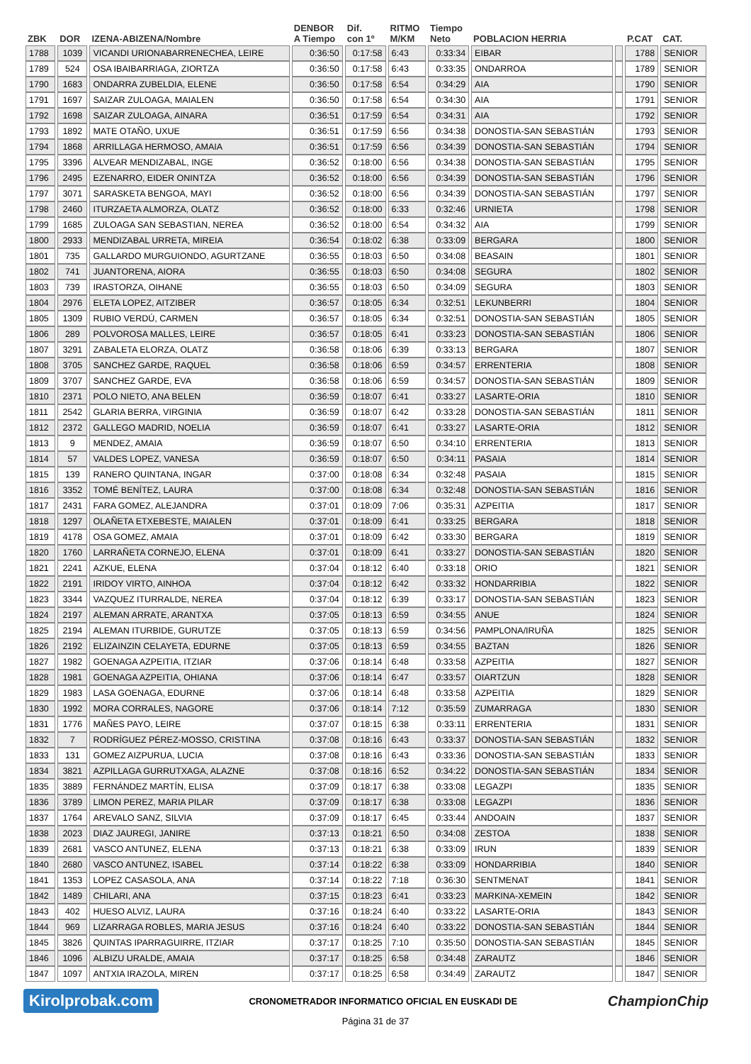| ZBK | DOR | IZENA-ABIZENA/Nombre | DENBOR A Tiempo | Dif. con 1º | RITMO M/KM | Tiempo Neto | POBLACION HERRIA | | P.CAT | CAT. |
| --- | --- | --- | --- | --- | --- | --- | --- | --- | --- | --- |
| 1788 | 1039 | VICANDI URIONABARRENECHEA, LEIRE | 0:36:50 | 0:17:58 | 6:43 | 0:33:34 | EIBAR | | 1788 | SENIOR |
| 1789 | 524 | OSA IBAIBARRIAGA, ZIORTZA | 0:36:50 | 0:17:58 | 6:43 | 0:33:35 | ONDARROA | | 1789 | SENIOR |
| 1790 | 1683 | ONDARRA ZUBELDIA, ELENE | 0:36:50 | 0:17:58 | 6:54 | 0:34:29 | AIA | | 1790 | SENIOR |
| 1791 | 1697 | SAIZAR ZULOAGA, MAIALEN | 0:36:50 | 0:17:58 | 6:54 | 0:34:30 | AIA | | 1791 | SENIOR |
| 1792 | 1698 | SAIZAR ZULOAGA, AINARA | 0:36:51 | 0:17:59 | 6:54 | 0:34:31 | AIA | | 1792 | SENIOR |
| 1793 | 1892 | MATE OTAÑO, UXUE | 0:36:51 | 0:17:59 | 6:56 | 0:34:38 | DONOSTIA-SAN SEBASTIÁN | | 1793 | SENIOR |
| 1794 | 1868 | ARRILLAGA HERMOSO, AMAIA | 0:36:51 | 0:17:59 | 6:56 | 0:34:39 | DONOSTIA-SAN SEBASTIÁN | | 1794 | SENIOR |
| 1795 | 3396 | ALVEAR MENDIZABAL, INGE | 0:36:52 | 0:18:00 | 6:56 | 0:34:38 | DONOSTIA-SAN SEBASTIÁN | | 1795 | SENIOR |
| 1796 | 2495 | EZENARRO, EIDER ONINTZA | 0:36:52 | 0:18:00 | 6:56 | 0:34:39 | DONOSTIA-SAN SEBASTIÁN | | 1796 | SENIOR |
| 1797 | 3071 | SARASKETA BENGOA, MAYI | 0:36:52 | 0:18:00 | 6:56 | 0:34:39 | DONOSTIA-SAN SEBASTIÁN | | 1797 | SENIOR |
| 1798 | 2460 | ITURZAETA ALMORZA, OLATZ | 0:36:52 | 0:18:00 | 6:33 | 0:32:46 | URNIETA | | 1798 | SENIOR |
| 1799 | 1685 | ZULOAGA SAN SEBASTIAN, NEREA | 0:36:52 | 0:18:00 | 6:54 | 0:34:32 | AIA | | 1799 | SENIOR |
| 1800 | 2933 | MENDIZABAL URRETA, MIREIA | 0:36:54 | 0:18:02 | 6:38 | 0:33:09 | BERGARA | | 1800 | SENIOR |
| 1801 | 735 | GALLARDO MURGUIONDO, AGURTZANE | 0:36:55 | 0:18:03 | 6:50 | 0:34:08 | BEASAIN | | 1801 | SENIOR |
| 1802 | 741 | JUANTORENA, AIORA | 0:36:55 | 0:18:03 | 6:50 | 0:34:08 | SEGURA | | 1802 | SENIOR |
| 1803 | 739 | IRASTORZA, OIHANE | 0:36:55 | 0:18:03 | 6:50 | 0:34:09 | SEGURA | | 1803 | SENIOR |
| 1804 | 2976 | ELETA LOPEZ, AITZIBER | 0:36:57 | 0:18:05 | 6:34 | 0:32:51 | LEKUNBERRI | | 1804 | SENIOR |
| 1805 | 1309 | RUBIO VERDÚ, CARMEN | 0:36:57 | 0:18:05 | 6:34 | 0:32:51 | DONOSTIA-SAN SEBASTIÁN | | 1805 | SENIOR |
| 1806 | 289 | POLVOROSA MALLES, LEIRE | 0:36:57 | 0:18:05 | 6:41 | 0:33:23 | DONOSTIA-SAN SEBASTIÁN | | 1806 | SENIOR |
| 1807 | 3291 | ZABALETA ELORZA, OLATZ | 0:36:58 | 0:18:06 | 6:39 | 0:33:13 | BERGARA | | 1807 | SENIOR |
| 1808 | 3705 | SANCHEZ GARDE, RAQUEL | 0:36:58 | 0:18:06 | 6:59 | 0:34:57 | ERRENTERIA | | 1808 | SENIOR |
| 1809 | 3707 | SANCHEZ GARDE, EVA | 0:36:58 | 0:18:06 | 6:59 | 0:34:57 | DONOSTIA-SAN SEBASTIÁN | | 1809 | SENIOR |
| 1810 | 2371 | POLO NIETO, ANA BELEN | 0:36:59 | 0:18:07 | 6:41 | 0:33:27 | LASARTE-ORIA | | 1810 | SENIOR |
| 1811 | 2542 | GLARIA BERRA, VIRGINIA | 0:36:59 | 0:18:07 | 6:42 | 0:33:28 | DONOSTIA-SAN SEBASTIÁN | | 1811 | SENIOR |
| 1812 | 2372 | GALLEGO MADRID, NOELIA | 0:36:59 | 0:18:07 | 6:41 | 0:33:27 | LASARTE-ORIA | | 1812 | SENIOR |
| 1813 | 9 | MENDEZ, AMAIA | 0:36:59 | 0:18:07 | 6:50 | 0:34:10 | ERRENTERIA | | 1813 | SENIOR |
| 1814 | 57 | VALDES LOPEZ, VANESA | 0:36:59 | 0:18:07 | 6:50 | 0:34:11 | PASAIA | | 1814 | SENIOR |
| 1815 | 139 | RANERO QUINTANA, INGAR | 0:37:00 | 0:18:08 | 6:34 | 0:32:48 | PASAIA | | 1815 | SENIOR |
| 1816 | 3352 | TOMÉ BENÍTEZ, LAURA | 0:37:00 | 0:18:08 | 6:34 | 0:32:48 | DONOSTIA-SAN SEBASTIÁN | | 1816 | SENIOR |
| 1817 | 2431 | FARA GOMEZ, ALEJANDRA | 0:37:01 | 0:18:09 | 7:06 | 0:35:31 | AZPEITIA | | 1817 | SENIOR |
| 1818 | 1297 | OLAÑETA ETXEBESTE, MAIALEN | 0:37:01 | 0:18:09 | 6:41 | 0:33:25 | BERGARA | | 1818 | SENIOR |
| 1819 | 4178 | OSA GOMEZ, AMAIA | 0:37:01 | 0:18:09 | 6:42 | 0:33:30 | BERGARA | | 1819 | SENIOR |
| 1820 | 1760 | LARRAÑETA CORNEJO, ELENA | 0:37:01 | 0:18:09 | 6:41 | 0:33:27 | DONOSTIA-SAN SEBASTIÁN | | 1820 | SENIOR |
| 1821 | 2241 | AZKUE, ELENA | 0:37:04 | 0:18:12 | 6:40 | 0:33:18 | ORIO | | 1821 | SENIOR |
| 1822 | 2191 | IRIDOY VIRTO, AINHOA | 0:37:04 | 0:18:12 | 6:42 | 0:33:32 | HONDARRIBIA | | 1822 | SENIOR |
| 1823 | 3344 | VAZQUEZ ITURRALDE, NEREA | 0:37:04 | 0:18:12 | 6:39 | 0:33:17 | DONOSTIA-SAN SEBASTIÁN | | 1823 | SENIOR |
| 1824 | 2197 | ALEMAN ARRATE, ARANTXA | 0:37:05 | 0:18:13 | 6:59 | 0:34:55 | ANUE | | 1824 | SENIOR |
| 1825 | 2194 | ALEMAN ITURBIDE, GURUTZE | 0:37:05 | 0:18:13 | 6:59 | 0:34:56 | PAMPLONA/IRUÑA | | 1825 | SENIOR |
| 1826 | 2192 | ELIZAINZIN CELAYETA, EDURNE | 0:37:05 | 0:18:13 | 6:59 | 0:34:55 | BAZTAN | | 1826 | SENIOR |
| 1827 | 1982 | GOENAGA AZPEITIA, ITZIAR | 0:37:06 | 0:18:14 | 6:48 | 0:33:58 | AZPEITIA | | 1827 | SENIOR |
| 1828 | 1981 | GOENAGA AZPEITIA, OHIANA | 0:37:06 | 0:18:14 | 6:47 | 0:33:57 | OIARTZUN | | 1828 | SENIOR |
| 1829 | 1983 | LASA GOENAGA, EDURNE | 0:37:06 | 0:18:14 | 6:48 | 0:33:58 | AZPEITIA | | 1829 | SENIOR |
| 1830 | 1992 | MORA CORRALES, NAGORE | 0:37:06 | 0:18:14 | 7:12 | 0:35:59 | ZUMARRAGA | | 1830 | SENIOR |
| 1831 | 1776 | MAÑES PAYO, LEIRE | 0:37:07 | 0:18:15 | 6:38 | 0:33:11 | ERRENTERIA | | 1831 | SENIOR |
| 1832 | 7 | RODRÍGUEZ PÉREZ-MOSSO, CRISTINA | 0:37:08 | 0:18:16 | 6:43 | 0:33:37 | DONOSTIA-SAN SEBASTIÁN | | 1832 | SENIOR |
| 1833 | 131 | GOMEZ AIZPURUA, LUCIA | 0:37:08 | 0:18:16 | 6:43 | 0:33:36 | DONOSTIA-SAN SEBASTIÁN | | 1833 | SENIOR |
| 1834 | 3821 | AZPILLAGA GURRUTXAGA, ALAZNE | 0:37:08 | 0:18:16 | 6:52 | 0:34:22 | DONOSTIA-SAN SEBASTIÁN | | 1834 | SENIOR |
| 1835 | 3889 | FERNÁNDEZ MARTÍN, ELISA | 0:37:09 | 0:18:17 | 6:38 | 0:33:08 | LEGAZPI | | 1835 | SENIOR |
| 1836 | 3789 | LIMON PEREZ, MARIA PILAR | 0:37:09 | 0:18:17 | 6:38 | 0:33:08 | LEGAZPI | | 1836 | SENIOR |
| 1837 | 1764 | AREVALO SANZ, SILVIA | 0:37:09 | 0:18:17 | 6:45 | 0:33:44 | ANDOAIN | | 1837 | SENIOR |
| 1838 | 2023 | DIAZ JAUREGI, JANIRE | 0:37:13 | 0:18:21 | 6:50 | 0:34:08 | ZESTOA | | 1838 | SENIOR |
| 1839 | 2681 | VASCO ANTUNEZ, ELENA | 0:37:13 | 0:18:21 | 6:38 | 0:33:09 | IRUN | | 1839 | SENIOR |
| 1840 | 2680 | VASCO ANTUNEZ, ISABEL | 0:37:14 | 0:18:22 | 6:38 | 0:33:09 | HONDARRIBIA | | 1840 | SENIOR |
| 1841 | 1353 | LOPEZ CASASOLA, ANA | 0:37:14 | 0:18:22 | 7:18 | 0:36:30 | SENTMENAT | | 1841 | SENIOR |
| 1842 | 1489 | CHILARI, ANA | 0:37:15 | 0:18:23 | 6:41 | 0:33:23 | MARKINA-XEMEIN | | 1842 | SENIOR |
| 1843 | 402 | HUESO ALVIZ, LAURA | 0:37:16 | 0:18:24 | 6:40 | 0:33:22 | LASARTE-ORIA | | 1843 | SENIOR |
| 1844 | 969 | LIZARRAGA ROBLES, MARIA JESUS | 0:37:16 | 0:18:24 | 6:40 | 0:33:22 | DONOSTIA-SAN SEBASTIÁN | | 1844 | SENIOR |
| 1845 | 3826 | QUINTAS IPARRAGUIRRE, ITZIAR | 0:37:17 | 0:18:25 | 7:10 | 0:35:50 | DONOSTIA-SAN SEBASTIÁN | | 1845 | SENIOR |
| 1846 | 1096 | ALBIZU URALDE, AMAIA | 0:37:17 | 0:18:25 | 6:58 | 0:34:48 | ZARAUTZ | | 1846 | SENIOR |
| 1847 | 1097 | ANTXIA IRAZOLA, MIREN | 0:37:17 | 0:18:25 | 6:58 | 0:34:49 | ZARAUTZ | | 1847 | SENIOR |
Kirolprobak.com CRONOMETRADOR INFORMATICO OFICIAL EN EUSKADI DE ChampionChip
Página 31 de 37